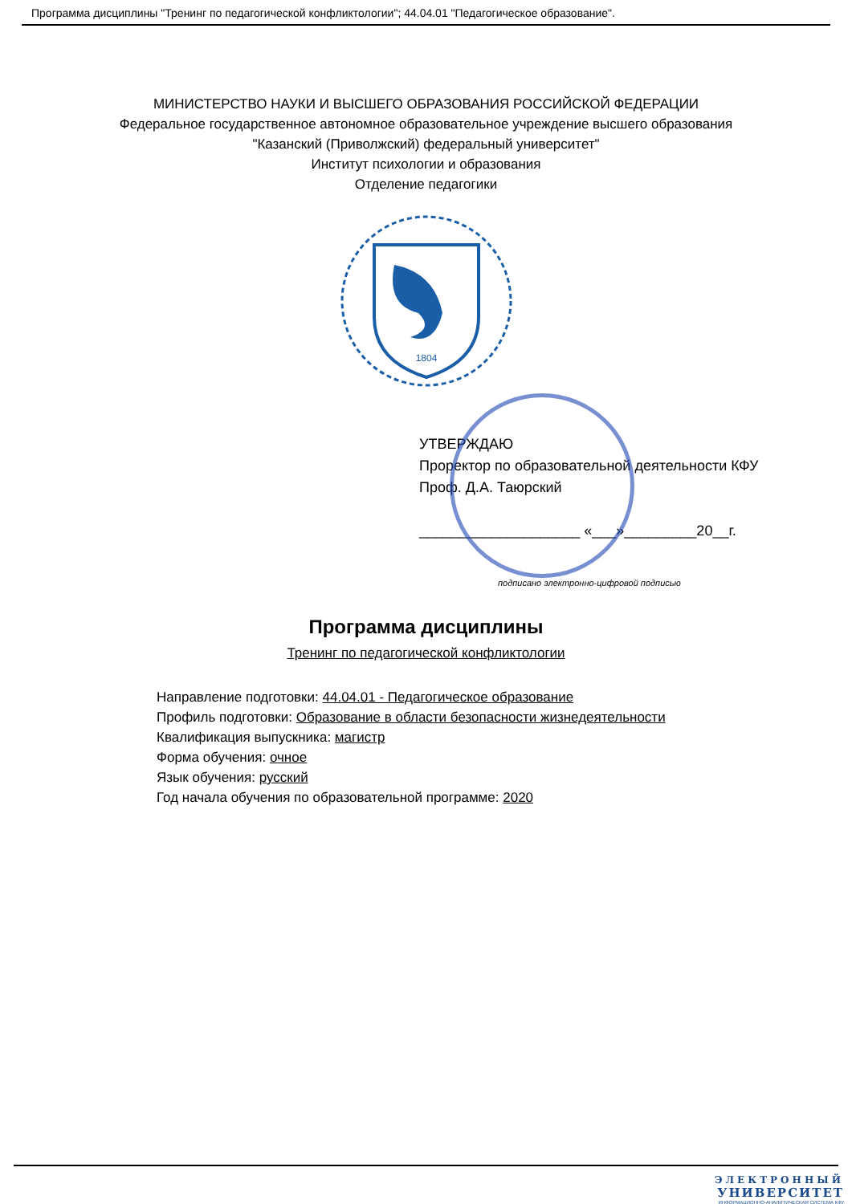Программа дисциплины "Тренинг по педагогической конфликтологии"; 44.04.01 "Педагогическое образование".
МИНИСТЕРСТВО НАУКИ И ВЫСШЕГО ОБРАЗОВАНИЯ РОССИЙСКОЙ ФЕДЕРАЦИИ
Федеральное государственное автономное образовательное учреждение высшего образования
"Казанский (Приволжский) федеральный университет"
Институт психологии и образования
Отделение педагогики
1804
УТВЕРЖДАЮ
Проректор по образовательной деятельности КФУ
Проф. Д.А. Таюрский
____________________ «___»_________20__г.
подписано электронно-цифровой подписью
Программа дисциплины
Тренинг по педагогической конфликтологии
Направление подготовки: 44.04.01 - Педагогическое образование
Профиль подготовки: Образование в области безопасности жизнедеятельности
Квалификация выпускника: магистр
Форма обучения: очное
Язык обучения: русский
Год начала обучения по образовательной программе: 2020
ЭЛЕКТРОННЫЙ
УНИВЕРСИТЕТ
ИНФОРМАЦИОННО-АНАЛИТИЧЕСКАЯ СИСТЕМА КФУ